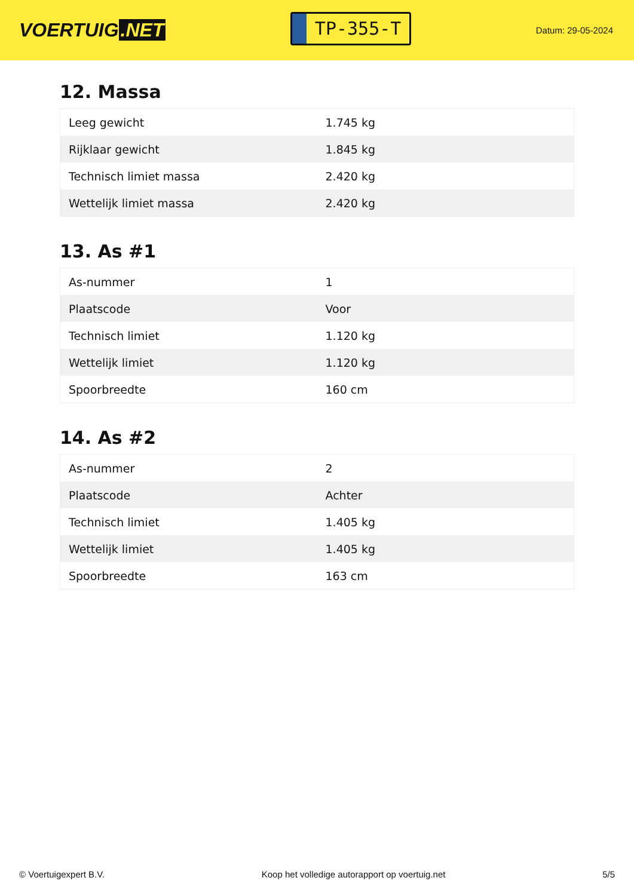VOERTUIG.NET
TP-355-T
Datum: 29-05-2024
12. Massa
| Leeg gewicht | 1.745 kg |
| Rijklaar gewicht | 1.845 kg |
| Technisch limiet massa | 2.420 kg |
| Wettelijk limiet massa | 2.420 kg |
13. As #1
| As-nummer | 1 |
| Plaatscode | Voor |
| Technisch limiet | 1.120 kg |
| Wettelijk limiet | 1.120 kg |
| Spoorbreedte | 160 cm |
14. As #2
| As-nummer | 2 |
| Plaatscode | Achter |
| Technisch limiet | 1.405 kg |
| Wettelijk limiet | 1.405 kg |
| Spoorbreedte | 163 cm |
© Voertuigexpert B.V. Koop het volledige autorapport op voertuig.net 5/5